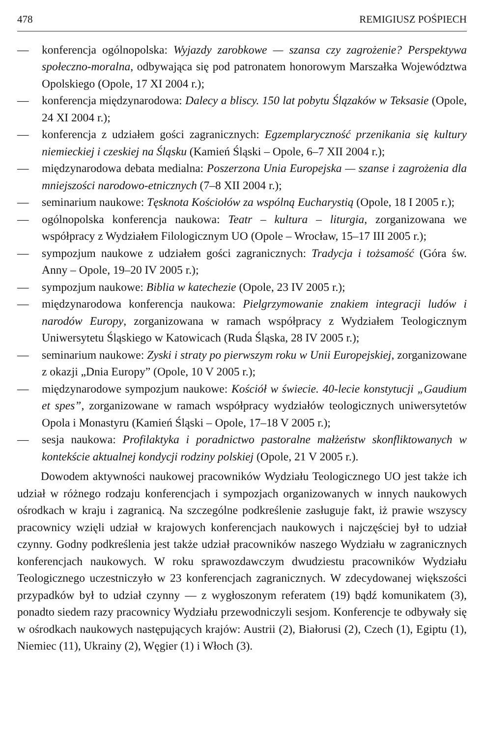478 REMIGIUSZ POŚPIECH
— konferencja ogólnopolska: Wyjazdy zarobkowe — szansa czy zagrożenie? Perspektywa społeczno-moralna, odbywająca się pod patronatem honorowym Marszałka Województwa Opolskiego (Opole, 17 XI 2004 r.);
— konferencja międzynarodowa: Dalecy a bliscy. 150 lat pobytu Ślązaków w Teksasie (Opole, 24 XI 2004 r.);
— konferencja z udziałem gości zagranicznych: Egzemplaryczność przenikania się kultury niemieckiej i czeskiej na Śląsku (Kamień Śląski – Opole, 6–7 XII 2004 r.);
— międzynarodowa debata medialna: Poszerzona Unia Europejska — szanse i zagrożenia dla mniejszości narodowo-etnicznych (7–8 XII 2004 r.);
— seminarium naukowe: Tęsknota Kościołów za wspólną Eucharystią (Opole, 18 I 2005 r.);
— ogólnopolska konferencja naukowa: Teatr – kultura – liturgia, zorganizowana we współpracy z Wydziałem Filologicznym UO (Opole – Wrocław, 15–17 III 2005 r.);
— sympozjum naukowe z udziałem gości zagranicznych: Tradycja i tożsamość (Góra św. Anny – Opole, 19–20 IV 2005 r.);
— sympozjum naukowe: Biblia w katechezie (Opole, 23 IV 2005 r.);
— międzynarodowa konferencja naukowa: Pielgrzymowanie znakiem integracji ludów i narodów Europy, zorganizowana w ramach współpracy z Wydziałem Teologicznym Uniwersytetu Śląskiego w Katowicach (Ruda Śląska, 28 IV 2005 r.);
— seminarium naukowe: Zyski i straty po pierwszym roku w Unii Europejskiej, zorganizowane z okazji „Dnia Europy” (Opole, 10 V 2005 r.);
— międzynarodowe sympozjum naukowe: Kościół w świecie. 40-lecie konstytucji „Gaudium et spes”, zorganizowane w ramach współpracy wydziałów teologicznych uniwersytetów Opola i Monastyru (Kamień Śląski – Opole, 17–18 V 2005 r.);
— sesja naukowa: Profilaktyka i poradnictwo pastoralne małżeństw skonfliktowanych w kontekście aktualnej kondycji rodziny polskiej (Opole, 21 V 2005 r.).
Dowodem aktywności naukowej pracowników Wydziału Teologicznego UO jest także ich udział w różnego rodzaju konferencjach i sympozjach organizowanych w innych naukowych ośrodkach w kraju i zagranicą. Na szczególne podkreślenie zasługuje fakt, iż prawie wszyscy pracownicy wzięli udział w krajowych konferencjach naukowych i najczęściej był to udział czynny. Godny podkreślenia jest także udział pracowników naszego Wydziału w zagranicznych konferencjach naukowych. W roku sprawozdawczym dwudziestu pracowników Wydziału Teologicznego uczestniczyło w 23 konferencjach zagranicznych. W zdecydowanej większości przypadków był to udział czynny — z wygłoszonym referatem (19) bądź komunikatem (3), ponadto siedem razy pracownicy Wydziału przewodniczyli sesjom. Konferencje te odbywały się w ośrodkach naukowych następujących krajów: Austrii (2), Białorusi (2), Czech (1), Egiptu (1), Niemiec (11), Ukrainy (2), Węgier (1) i Włoch (3).